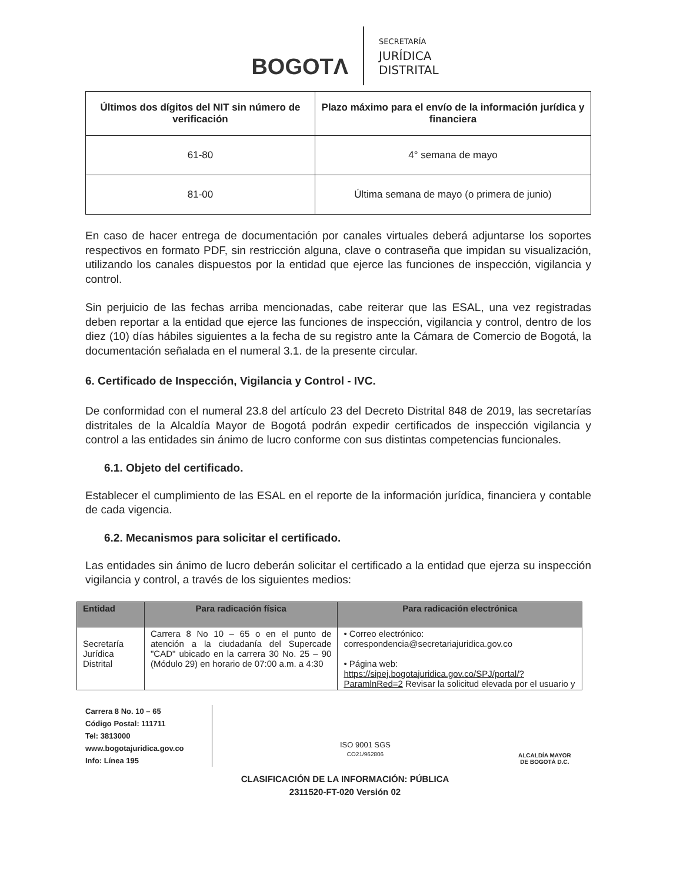BOGOTΛ
SECRETARÍA
JURÍDICA
DISTRITAL
| Últimos dos dígitos del NIT sin número de verificación | Plazo máximo para el envío de la información jurídica y financiera |
| --- | --- |
| 61-80 | 4° semana de mayo |
| 81-00 | Última semana de mayo (o primera de junio) |
En caso de hacer entrega de documentación por canales virtuales deberá adjuntarse los soportes respectivos en formato PDF, sin restricción alguna, clave o contraseña que impidan su visualización, utilizando los canales dispuestos por la entidad que ejerce las funciones de inspección, vigilancia y control.
Sin perjuicio de las fechas arriba mencionadas, cabe reiterar que las ESAL, una vez registradas deben reportar a la entidad que ejerce las funciones de inspección, vigilancia y control, dentro de los diez (10) días hábiles siguientes a la fecha de su registro ante la Cámara de Comercio de Bogotá, la documentación señalada en el numeral 3.1. de la presente circular.
6. Certificado de Inspección, Vigilancia y Control - IVC.
De conformidad con el numeral 23.8 del artículo 23 del Decreto Distrital 848 de 2019, las secretarías distritales de la Alcaldía Mayor de Bogotá podrán expedir certificados de inspección vigilancia y control a las entidades sin ánimo de lucro conforme con sus distintas competencias funcionales.
6.1. Objeto del certificado.
Establecer el cumplimiento de las ESAL en el reporte de la información jurídica, financiera y contable de cada vigencia.
6.2. Mecanismos para solicitar el certificado.
Las entidades sin ánimo de lucro deberán solicitar el certificado a la entidad que ejerza su inspección vigilancia y control, a través de los siguientes medios:
| Entidad | Para radicación física | Para radicación electrónica |
| --- | --- | --- |
| Secretaría Jurídica Distrital | Carrera 8 No 10 – 65 o en el punto de atención a la ciudadanía del Supercade "CAD" ubicado en la carrera 30 No. 25 – 90 (Módulo 29) en horario de 07:00 a.m. a 4:30 | • Correo electrónico: correspondencia@secretariajuridica.gov.co • Página web: https://sipej.bogotajuridica.gov.co/SPJ/portal/?ParamlnRed=2 Revisar la solicitud elevada por el usuario y |
Carrera 8 No. 10 – 65
Código Postal: 111711
Tel: 3813000
www.bogotajuridica.gov.co
Info: Línea 195
ISO 9001 SGS
CO21/962806
ALCALDÍA MAYOR
DE BOGOTÁ D.C.
CLASIFICACIÓN DE LA INFORMACIÓN: PÚBLICA
2311520-FT-020 Versión 02